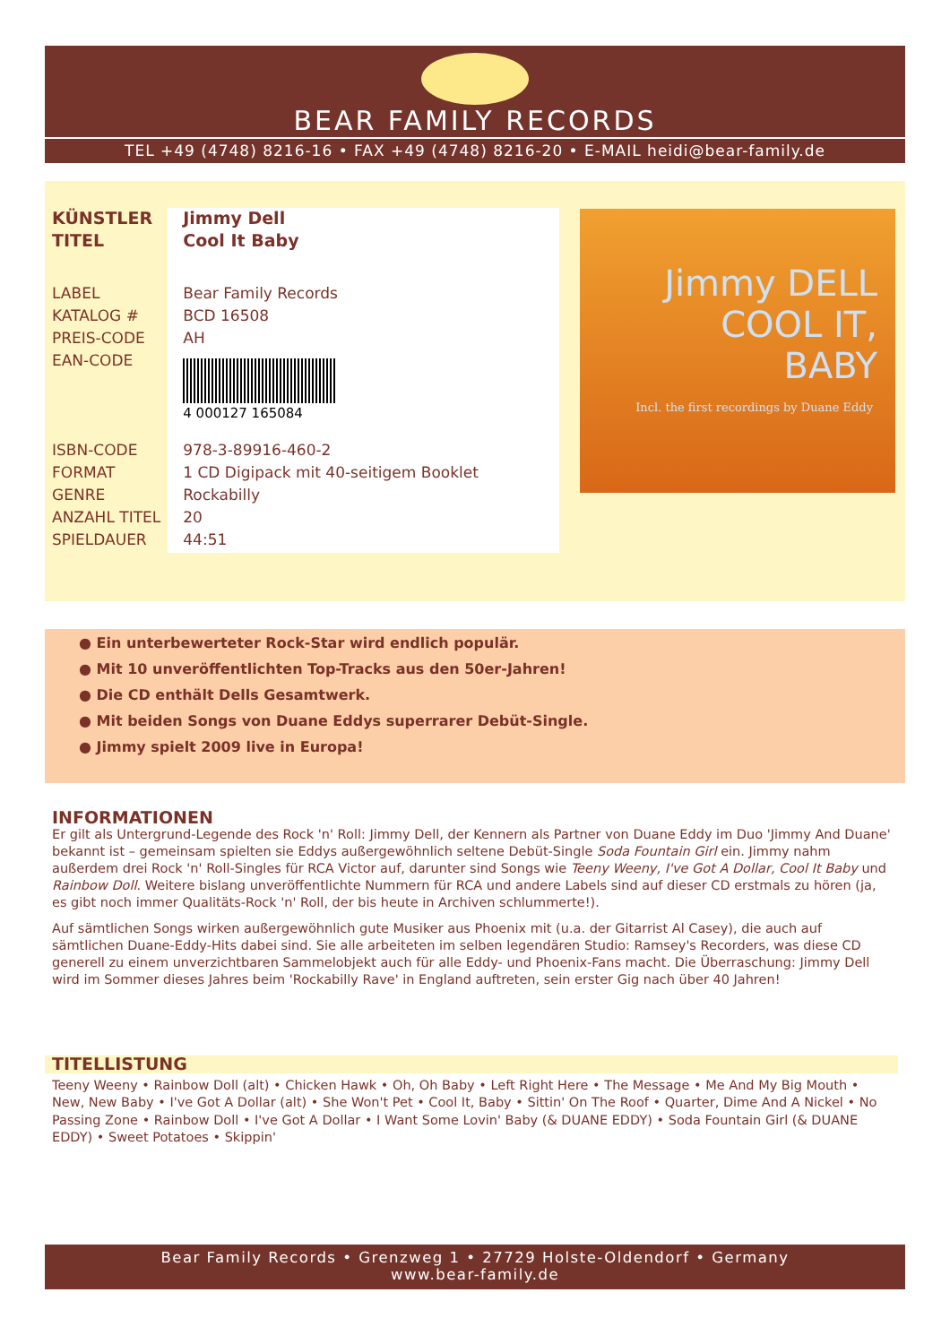BEAR FAMILY RECORDS
TEL +49 (4748) 8216-16 • FAX +49 (4748) 8216-20 • E-MAIL heidi@bear-family.de
| KÜNSTLER | Jimmy Dell |
| TITEL | Cool It Baby |
| LABEL | Bear Family Records |
| KATALOG # | BCD 16508 |
| PREIS-CODE | AH |
| EAN-CODE | 4 000127 165084 |
| ISBN-CODE | 978-3-89916-460-2 |
| FORMAT | 1 CD Digipack mit 40-seitigem Booklet |
| GENRE | Rockabilly |
| ANZAHL TITEL | 20 |
| SPIELDAUER | 44:51 |
Jimmy DELL
COOL IT,
BABY
Incl. the first recordings by Duane Eddy
● Ein unterbewerteter Rock-Star wird endlich populär.
● Mit 10 unveröffentlichten Top-Tracks aus den 50er-Jahren!
● Die CD enthält Dells Gesamtwerk.
● Mit beiden Songs von Duane Eddys superrarer Debüt-Single.
● Jimmy spielt 2009 live in Europa!
INFORMATIONEN
Er gilt als Untergrund-Legende des Rock 'n' Roll: Jimmy Dell, der Kennern als Partner von Duane Eddy im Duo 'Jimmy And Duane' bekannt ist – gemeinsam spielten sie Eddys außergewöhnlich seltene Debüt-Single Soda Fountain Girl ein. Jimmy nahm außerdem drei Rock 'n' Roll-Singles für RCA Victor auf, darunter sind Songs wie Teeny Weeny, I've Got A Dollar, Cool It Baby und Rainbow Doll. Weitere bislang unveröffentlichte Nummern für RCA und andere Labels sind auf dieser CD erstmals zu hören (ja, es gibt noch immer Qualitäts-Rock 'n' Roll, der bis heute in Archiven schlummerte!).
Auf sämtlichen Songs wirken außergewöhnlich gute Musiker aus Phoenix mit (u.a. der Gitarrist Al Casey), die auch auf sämtlichen Duane-Eddy-Hits dabei sind. Sie alle arbeiteten im selben legendären Studio: Ramsey's Recorders, was diese CD generell zu einem unverzichtbaren Sammelobjekt auch für alle Eddy- und Phoenix-Fans macht. Die Überraschung: Jimmy Dell wird im Sommer dieses Jahres beim 'Rockabilly Rave' in England auftreten, sein erster Gig nach über 40 Jahren!
TITELLISTUNG
Teeny Weeny • Rainbow Doll (alt) • Chicken Hawk • Oh, Oh Baby • Left Right Here • The Message • Me And My Big Mouth • New, New Baby • I've Got A Dollar (alt) • She Won't Pet • Cool It, Baby • Sittin' On The Roof • Quarter, Dime And A Nickel • No Passing Zone • Rainbow Doll • I've Got A Dollar • I Want Some Lovin' Baby (& DUANE EDDY) • Soda Fountain Girl (& DUANE EDDY) • Sweet Potatoes • Skippin'
Bear Family Records • Grenzweg 1 • 27729 Holste-Oldendorf • Germany
www.bear-family.de